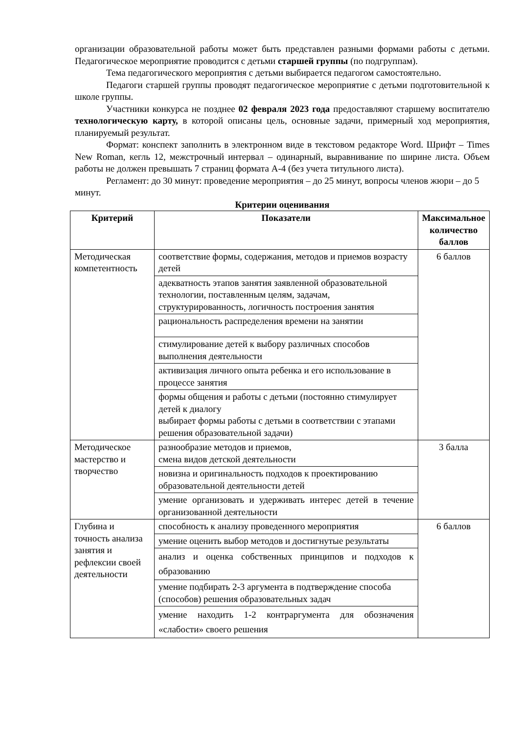организации образовательной работы может быть представлен разными формами работы с детьми. Педагогическое мероприятие проводится с детьми старшей группы (по подгруппам).
Тема педагогического мероприятия с детьми выбирается педагогом самостоятельно.
Педагоги старшей группы проводят педагогическое мероприятие с детьми подготовительной к школе группы.
Участники конкурса не позднее 02 февраля 2023 года предоставляют старшему воспитателю технологическую карту, в которой описаны цель, основные задачи, примерный ход мероприятия, планируемый результат.
Формат: конспект заполнить в электронном виде в текстовом редакторе Word. Шрифт – Times New Roman, кегль 12, межстрочный интервал – одинарный, выравнивание по ширине листа. Объем работы не должен превышать 7 страниц формата А-4 (без учета титульного листа).
Регламент: до 30 минут: проведение мероприятия – до 25 минут, вопросы членов жюри – до 5 минут.
Критерии оценивания
| Критерий | Показатели | Максимальное количество баллов |
| --- | --- | --- |
| Методическая компетентность | соответствие формы, содержания, методов и приемов возрасту детей | 6 баллов |
| | адекватность этапов занятия заявленной образовательной технологии, поставленным целям, задачам, структурированность, логичность построения занятия | |
| | рациональность распределения времени на занятии | |
| | стимулирование детей к выбору различных способов выполнения деятельности | |
| | активизация личного опыта ребенка и его использование в процессе занятия | |
| | формы общения и работы с детьми (постоянно стимулирует детей к диалогу выбирает формы работы с детьми в соответствии с этапами решения образовательной задачи) | |
| Методическое мастерство и творчество | разнообразие методов и приемов, смена видов детской деятельности | 3 балла |
| | новизна и оригинальность подходов к проектированию образовательной деятельности детей | |
| | умение организовать и удерживать интерес детей в течение организованной деятельности | |
| Глубина и точность анализа занятия и рефлексии своей деятельности | способность к анализу проведенного мероприятия | 6 баллов |
| | умение оценить выбор методов и достигнутые результаты | |
| | анализ и оценка собственных принципов и подходов к образованию | |
| | умение подбирать 2-3 аргумента в подтверждение способа (способов) решения образовательных задач | |
| | умение находить 1-2 контраргумента для обозначения «слабости» своего решения | |